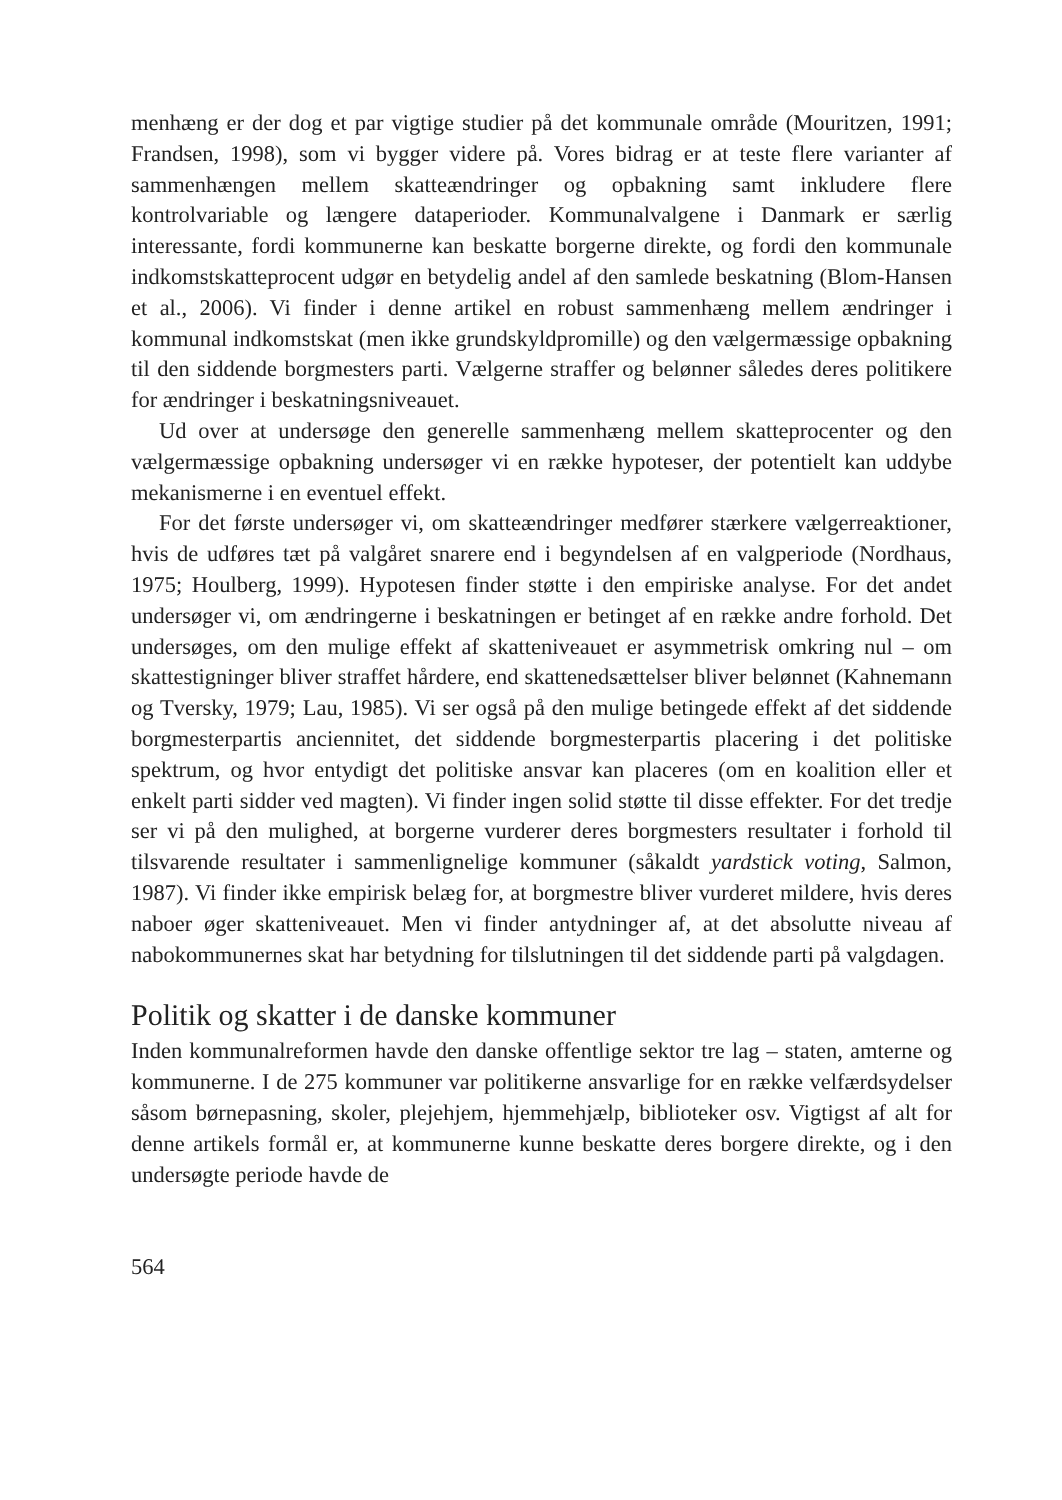menhæng er der dog et par vigtige studier på det kommunale område (Mouritzen, 1991; Frandsen, 1998), som vi bygger videre på. Vores bidrag er at teste flere varianter af sammenhængen mellem skatteændringer og opbakning samt inkludere flere kontrolvariable og længere dataperioder. Kommunalvalgene i Danmark er særlig interessante, fordi kommunerne kan beskatte borgerne direkte, og fordi den kommunale indkomstskatteprocent udgør en betydelig andel af den samlede beskatning (Blom-Hansen et al., 2006). Vi finder i denne artikel en robust sammenhæng mellem ændringer i kommunal indkomstskat (men ikke grundskyldpromille) og den vælgermæssige opbakning til den siddende borgmesters parti. Vælgerne straffer og belønner således deres politikere for ændringer i beskatningsniveauet.
Ud over at undersøge den generelle sammenhæng mellem skatteprocenter og den vælgermæssige opbakning undersøger vi en række hypoteser, der potentielt kan uddybe mekanismerne i en eventuel effekt.
For det første undersøger vi, om skatteændringer medfører stærkere vælgerreaktioner, hvis de udføres tæt på valgåret snarere end i begyndelsen af en valgperiode (Nordhaus, 1975; Houlberg, 1999). Hypotesen finder støtte i den empiriske analyse. For det andet undersøger vi, om ændringerne i beskatningen er betinget af en række andre forhold. Det undersøges, om den mulige effekt af skatteniveauet er asymmetrisk omkring nul – om skattestigninger bliver straffet hårdere, end skattenedsættelser bliver belønnet (Kahnemann og Tversky, 1979; Lau, 1985). Vi ser også på den mulige betingede effekt af det siddende borgmesterpartis anciennitet, det siddende borgmesterpartis placering i det politiske spektrum, og hvor entydigt det politiske ansvar kan placeres (om en koalition eller et enkelt parti sidder ved magten). Vi finder ingen solid støtte til disse effekter. For det tredje ser vi på den mulighed, at borgerne vurderer deres borgmesters resultater i forhold til tilsvarende resultater i sammenlignelige kommuner (såkaldt yardstick voting, Salmon, 1987). Vi finder ikke empirisk belæg for, at borgmestre bliver vurderet mildere, hvis deres naboer øger skatteniveauet. Men vi finder antydninger af, at det absolutte niveau af nabokommunernes skat har betydning for tilslutningen til det siddende parti på valgdagen.
Politik og skatter i de danske kommuner
Inden kommunalreformen havde den danske offentlige sektor tre lag – staten, amterne og kommunerne. I de 275 kommuner var politikerne ansvarlige for en række velfærdsydelser såsom børnepasning, skoler, plejehjem, hjemmehjælp, biblioteker osv. Vigtigst af alt for denne artikels formål er, at kommunerne kunne beskatte deres borgere direkte, og i den undersøgte periode havde de
564